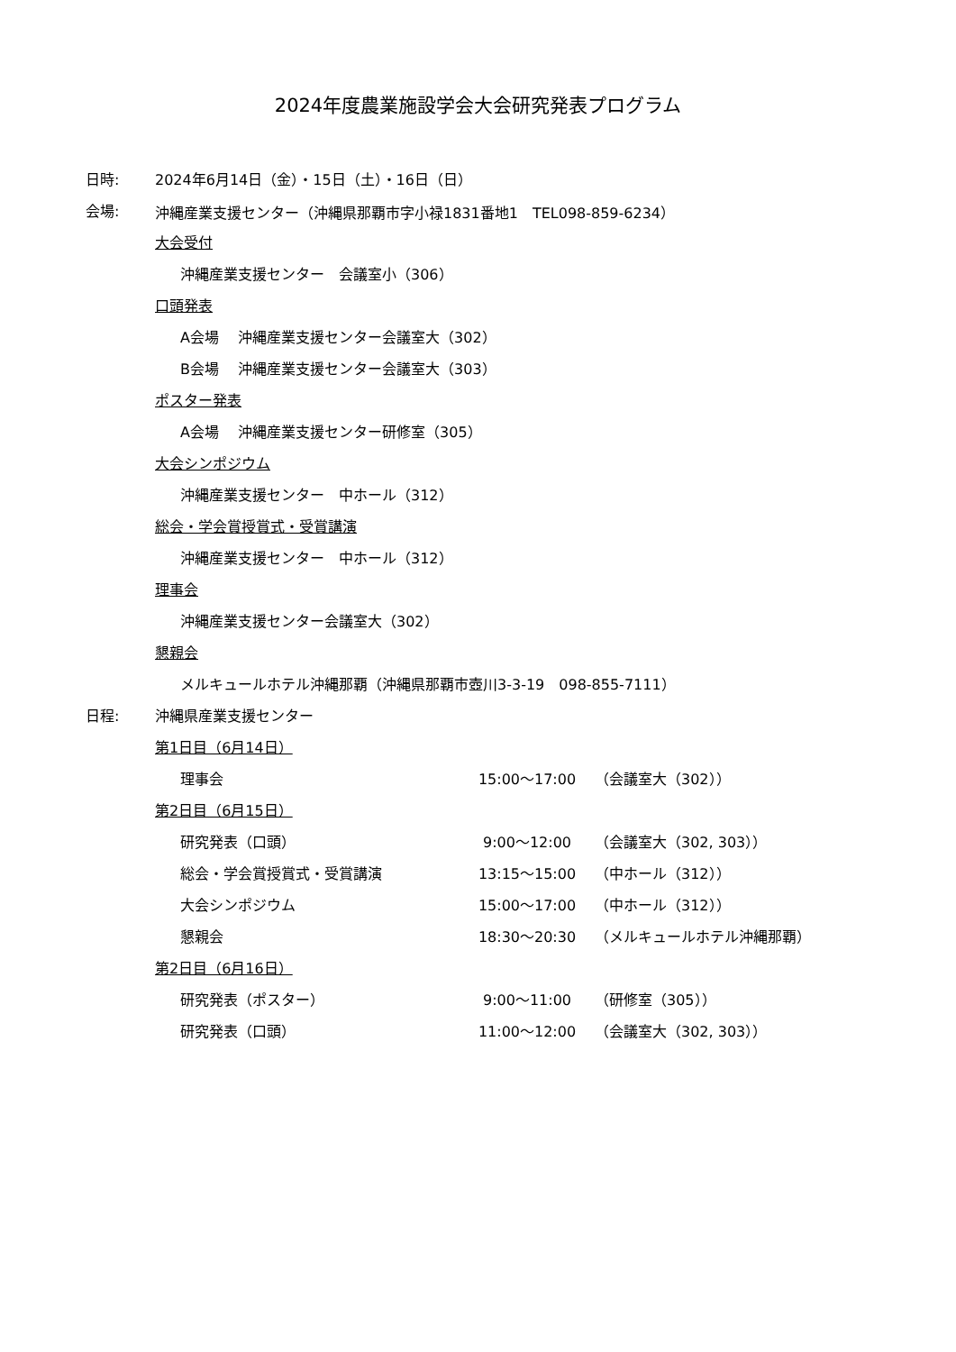2024年度農業施設学会大会研究発表プログラム
日時: 2024年6月14日（金）・15日（土）・16日（日）
会場: 沖縄産業支援センター（沖縄県那覇市字小禄1831番地1　TEL098-859-6234）
大会受付
沖縄産業支援センター　会議室小（306）
口頭発表
A会場　 沖縄産業支援センター会議室大（302）
B会場　 沖縄産業支援センター会議室大（303）
ポスター発表
A会場　 沖縄産業支援センター研修室（305）
大会シンポジウム
沖縄産業支援センター　中ホール（312）
総会・学会賞授賞式・受賞講演
沖縄産業支援センター　中ホール（312）
理事会
沖縄産業支援センター会議室大（302）
懇親会
メルキュールホテル沖縄那覇（沖縄県那覇市壺川3-3-19　098-855-7111）
日程: 沖縄県産業支援センター
第1日目（6月14日）
理事会 15:00～17:00 （会議室大（302））
第2日目（6月15日）
研究発表（口頭） 9:00～12:00 （会議室大（302, 303））
総会・学会賞授賞式・受賞講演 13:15～15:00 （中ホール（312））
大会シンポジウム 15:00～17:00 （中ホール（312））
懇親会 18:30～20:30 （メルキュールホテル沖縄那覇）
第2日目（6月16日）
研究発表（ポスター） 9:00～11:00 （研修室（305））
研究発表（口頭） 11:00～12:00 （会議室大（302, 303））